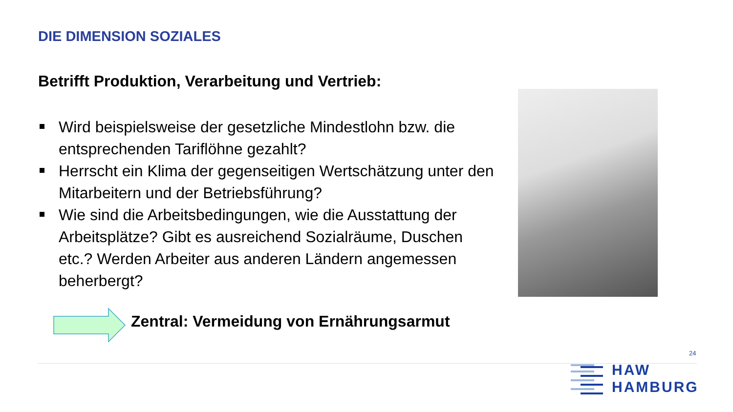DIE DIMENSION SOZIALES
Betrifft Produktion, Verarbeitung und Vertrieb:
Wird beispielsweise der gesetzliche Mindestlohn bzw. die entsprechenden Tariflöhne gezahlt?
Herrscht ein Klima der gegenseitigen Wertschätzung unter den Mitarbeitern und der Betriebsführung?
Wie sind die Arbeitsbedingungen, wie die Ausstattung der Arbeitsplätze? Gibt es ausreichend Sozialräume, Duschen etc.? Werden Arbeiter aus anderen Ländern angemessen beherbergt?
Zentral: Vermeidung von Ernährungsarmut
24
HAW
HAMBURG